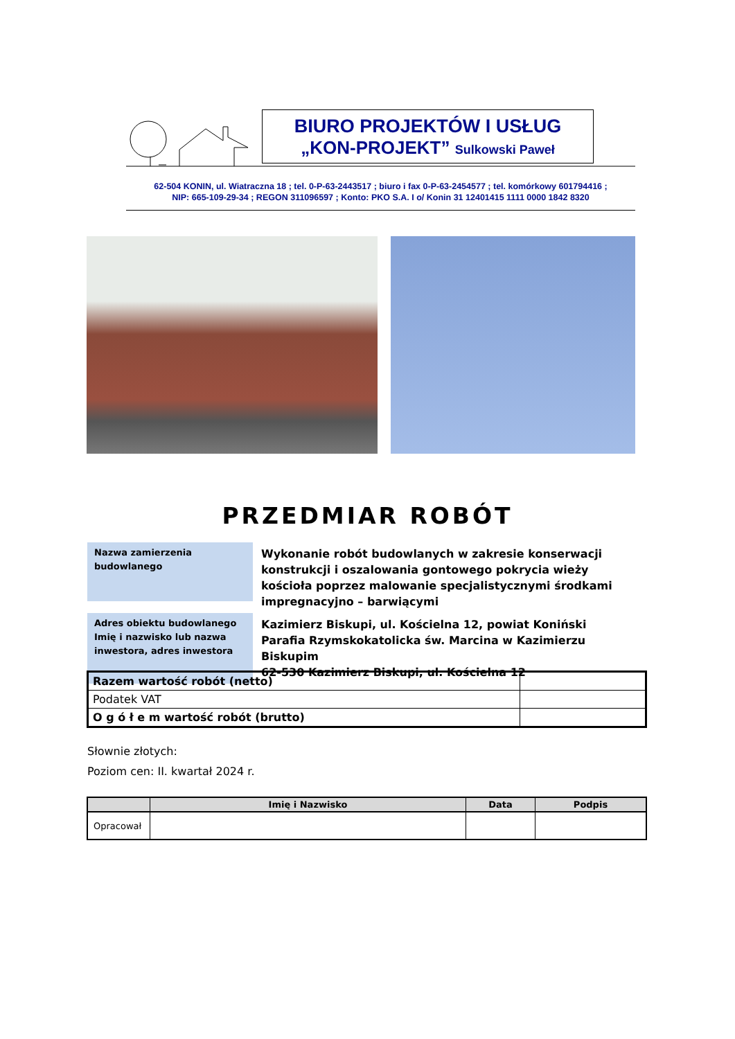BIURO PROJEKTÓW I USŁUG
„KON-PROJEKT” Sulkowski Paweł
62-504 KONIN, ul. Wiatraczna 18 ; tel. 0-P-63-2443517 ; biuro i fax 0-P-63-2454577 ; tel. komórkowy 601794416 ;
NIP: 665-109-29-34 ; REGON 311096597 ; Konto: PKO S.A. I o/ Konin 31 12401415 1111 0000 1842 8320
PRZEDMIAR ROBÓT
Nazwa zamierzenia
budowlanego
Wykonanie robót budowlanych w zakresie konserwacji konstrukcji i oszalowania gontowego pokrycia wieży kościoła poprzez malowanie specjalistycznymi środkami impregnacyjno – barwiącymi
Adres obiektu budowlanego
Imię i nazwisko lub nazwa
inwestora, adres inwestora
Kazimierz Biskupi, ul. Kościelna 12, powiat Koniński
Parafia Rzymskokatolicka św. Marcina w Kazimierzu Biskupim
62-530 Kazimierz Biskupi, ul. Kościelna 12
| Razem wartość robót (netto) | |
| Podatek VAT | |
| O g ó ł e m wartość robót (brutto) | |
Słownie złotych:
Poziom cen: II. kwartał 2024 r.
| | Imię i Nazwisko | Data | Podpis |
| --- | --- | --- | --- |
| Opracował | | | |